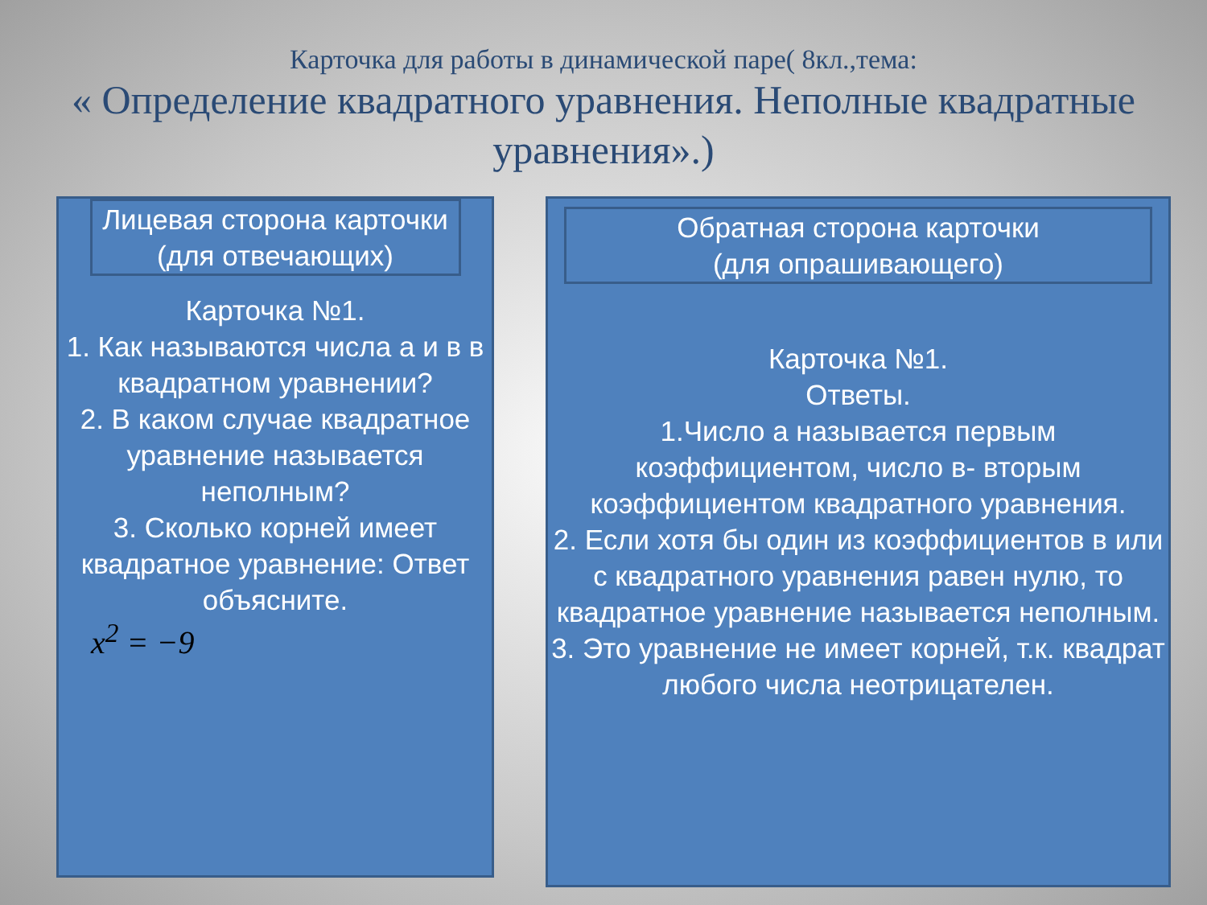Карточка для работы в динамической паре( 8кл.,тема:
« Определение квадратного уравнения. Неполные квадратные уравнения».)
Лицевая сторона карточки
(для отвечающих)
Карточка №1.
1. Как называются числа а и в в квадратном уравнении?
2. В каком случае квадратное уравнение называется неполным?
3. Сколько корней имеет квадратное уравнение: Ответ объясните.
x<sup>2</sup> = −9
Обратная сторона карточки
(для опрашивающего)
Карточка №1.
Ответы.
1.Число а называется первым коэффициентом, число в- вторым коэффициентом квадратного уравнения.
2. Если хотя бы один из коэффициентов в или с квадратного уравнения равен нулю, то квадратное уравнение называется неполным.
3. Это уравнение не имеет корней, т.к. квадрат любого числа неотрицателен.